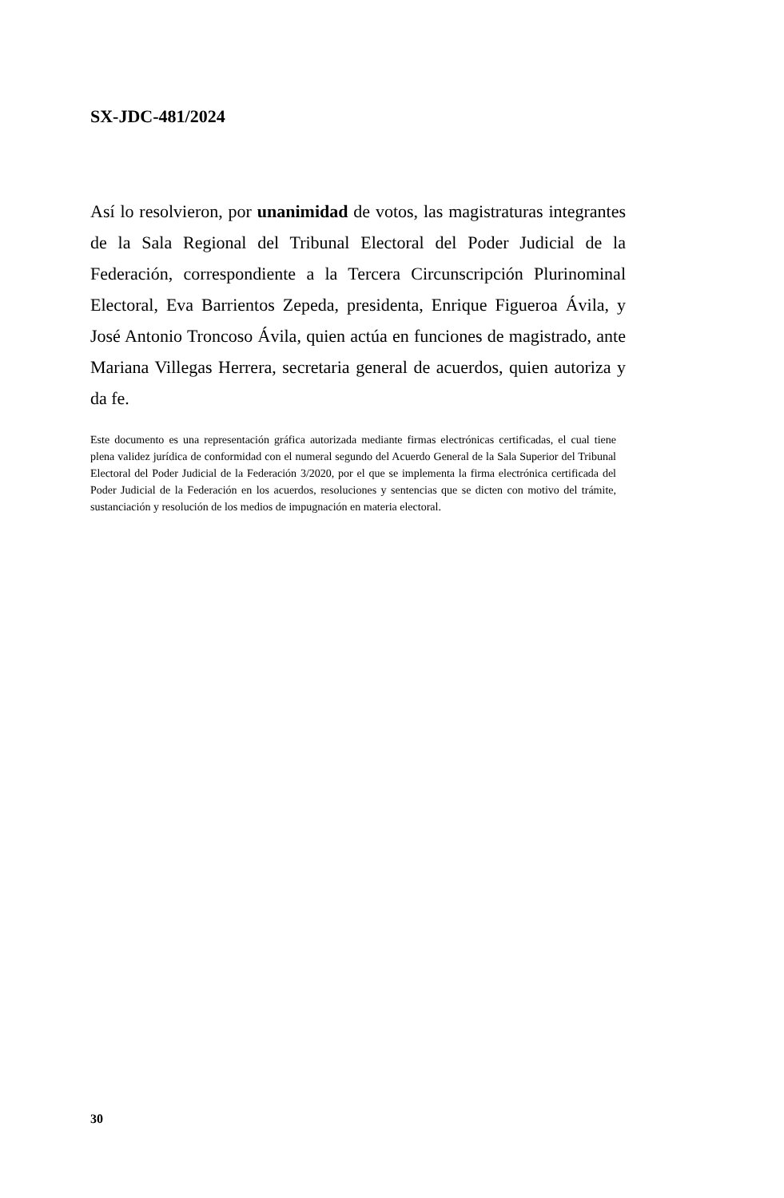SX-JDC-481/2024
Así lo resolvieron, por unanimidad de votos, las magistraturas integrantes de la Sala Regional del Tribunal Electoral del Poder Judicial de la Federación, correspondiente a la Tercera Circunscripción Plurinominal Electoral, Eva Barrientos Zepeda, presidenta, Enrique Figueroa Ávila, y José Antonio Troncoso Ávila, quien actúa en funciones de magistrado, ante Mariana Villegas Herrera, secretaria general de acuerdos, quien autoriza y da fe.
Este documento es una representación gráfica autorizada mediante firmas electrónicas certificadas, el cual tiene plena validez jurídica de conformidad con el numeral segundo del Acuerdo General de la Sala Superior del Tribunal Electoral del Poder Judicial de la Federación 3/2020, por el que se implementa la firma electrónica certificada del Poder Judicial de la Federación en los acuerdos, resoluciones y sentencias que se dicten con motivo del trámite, sustanciación y resolución de los medios de impugnación en materia electoral.
30